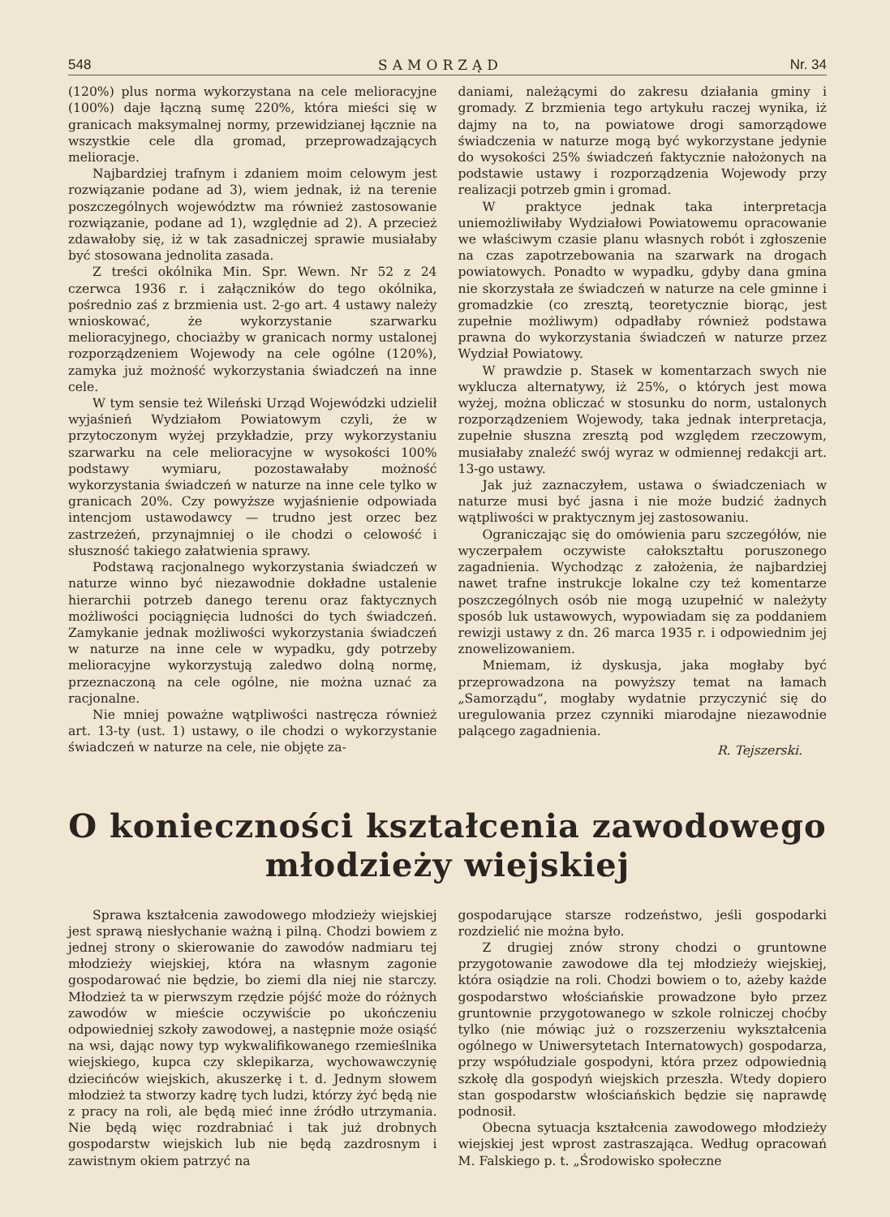548 SAMORZĄD Nr. 34
(120%) plus norma wykorzystana na cele melioracyjne (100%) daje łączną sumę 220%, która mieści się w granicach maksymalnej normy, przewidzianej łącznie na wszystkie cele dla gromad, przeprowadzających melioracje.
Najbardziej trafnym i zdaniem moim celowym jest rozwiązanie podane ad 3), wiem jednak, iż na terenie poszczególnych województw ma również zastosowanie rozwiązanie, podane ad 1), względnie ad 2). A przecież zdawałoby się, iż w tak zasadniczej sprawie musiałaby być stosowana jednolita zasada.
Z treści okólnika Min. Spr. Wewn. Nr 52 z 24 czerwca 1936 r. i załączników do tego okólnika, pośrednio zaś z brzmienia ust. 2-go art. 4 ustawy należy wnioskować, że wykorzystanie szarwarku melioracyjnego, chociażby w granicach normy ustalonej rozporządzeniem Wojewody na cele ogólne (120%), zamyka już możność wykorzystania świadczeń na inne cele.
W tym sensie też Wileński Urząd Wojewódzki udzielił wyjaśnień Wydziałom Powiatowym czyli, że w przytoczonym wyżej przykładzie, przy wykorzystaniu szarwarku na cele melioracyjne w wysokości 100% podstawy wymiaru, pozostawałaby możność wykorzystania świadczeń w naturze na inne cele tylko w granicach 20%. Czy powyższe wyjaśnienie odpowiada intencjom ustawodawcy — trudno jest orzec bez zastrzeżeń, przynajmniej o ile chodzi o celowość i słuszność takiego załatwienia sprawy.
Podstawą racjonalnego wykorzystania świadczeń w naturze winno być niezawodnie dokładne ustalenie hierarchii potrzeb danego terenu oraz faktycznych możliwości pociągnięcia ludności do tych świadczeń. Zamykanie jednak możliwości wykorzystania świadczeń w naturze na inne cele w wypadku, gdy potrzeby melioracyjne wykorzystują zaledwo dolną normę, przeznaczoną na cele ogólne, nie można uznać za racjonalne.
Nie mniej poważne wątpliwości nastręcza również art. 13-ty (ust. 1) ustawy, o ile chodzi o wykorzystanie świadczeń w naturze na cele, nie objęte za-
daniami, należącymi do zakresu działania gminy i gromady. Z brzmienia tego artykułu raczej wynika, iż dajmy na to, na powiatowe drogi samorządowe świadczenia w naturze mogą być wykorzystane jedynie do wysokości 25% świadczeń faktycznie nałożonych na podstawie ustawy i rozporządzenia Wojewody przy realizacji potrzeb gmin i gromad.
W praktyce jednak taka interpretacja uniemożliwiłaby Wydziałowi Powiatowemu opracowanie we właściwym czasie planu własnych robót i zgłoszenie na czas zapotrzebowania na szarwark na drogach powiatowych. Ponadto w wypadku, gdyby dana gmina nie skorzystała ze świadczeń w naturze na cele gminne i gromadzkie (co zresztą, teoretycznie biorąc, jest zupełnie możliwym) odpadłaby również podstawa prawna do wykorzystania świadczeń w naturze przez Wydział Powiatowy.
W prawdzie p. Stasek w komentarzach swych nie wyklucza alternatywy, iż 25%, o których jest mowa wyżej, można obliczać w stosunku do norm, ustalonych rozporządzeniem Wojewody, taka jednak interpretacja, zupełnie słuszna zresztą pod względem rzeczowym, musiałaby znaleźć swój wyraz w odmiennej redakcji art. 13-go ustawy.
Jak już zaznaczyłem, ustawa o świadczeniach w naturze musi być jasna i nie może budzić żadnych wątpliwości w praktycznym jej zastosowaniu.
Ograniczając się do omówienia paru szczegółów, nie wyczerpałem oczywiste całokształtu poruszonego zagadnienia. Wychodząc z założenia, że najbardziej nawet trafne instrukcje lokalne czy też komentarze poszczególnych osób nie mogą uzupełnić w należyty sposób luk ustawowych, wypowiadam się za poddaniem rewizji ustawy z dn. 26 marca 1935 r. i odpowiednim jej znowelizowaniem.
Mniemam, iż dyskusja, jaka mogłaby być przeprowadzona na powyższy temat na łamach „Samorządu“, mogłaby wydatnie przyczynić się do uregulowania przez czynniki miarodajne niezawodnie palącego zagadnienia.
R. Tejszerski.
O konieczności kształcenia zawodowego
młodzieży wiejskiej
Sprawa kształcenia zawodowego młodzieży wiejskiej jest sprawą niesłychanie ważną i pilną. Chodzi bowiem z jednej strony o skierowanie do zawodów nadmiaru tej młodzieży wiejskiej, która na własnym zagonie gospodarować nie będzie, bo ziemi dla niej nie starczy. Młodzież ta w pierwszym rzędzie pójść może do różnych zawodów w mieście oczywiście po ukończeniu odpowiedniej szkoły zawodowej, a następnie może osiąść na wsi, dając nowy typ wykwalifikowanego rzemieślnika wiejskiego, kupca czy sklepikarza, wychowawczynię dziecińców wiejskich, akuszerkę i t. d. Jednym słowem młodzież ta stworzy kadrę tych ludzi, którzy żyć będą nie z pracy na roli, ale będą mieć inne źródło utrzymania. Nie będą więc rozdrabniać i tak już drobnych gospodarstw wiejskich lub nie będą zazdrosnym i zawistnym okiem patrzyć na
gospodarujące starsze rodzeństwo, jeśli gospodarki rozdzielić nie można było.
Z drugiej znów strony chodzi o gruntowne przygotowanie zawodowe dla tej młodzieży wiejskiej, która osiądzie na roli. Chodzi bowiem o to, ażeby każde gospodarstwo włościańskie prowadzone było przez gruntownie przygotowanego w szkole rolniczej choćby tylko (nie mówiąc już o rozszerzeniu wykształcenia ogólnego w Uniwersytetach Internatowych) gospodarza, przy współudziale gospodyni, która przez odpowiednią szkołę dla gospodyń wiejskich przeszła. Wtedy dopiero stan gospodarstw włościańskich będzie się naprawdę podnosił.
Obecna sytuacja kształcenia zawodowego młodzieży wiejskiej jest wprost zastraszająca. Według opracowań M. Falskiego p. t. „Środowisko społeczne